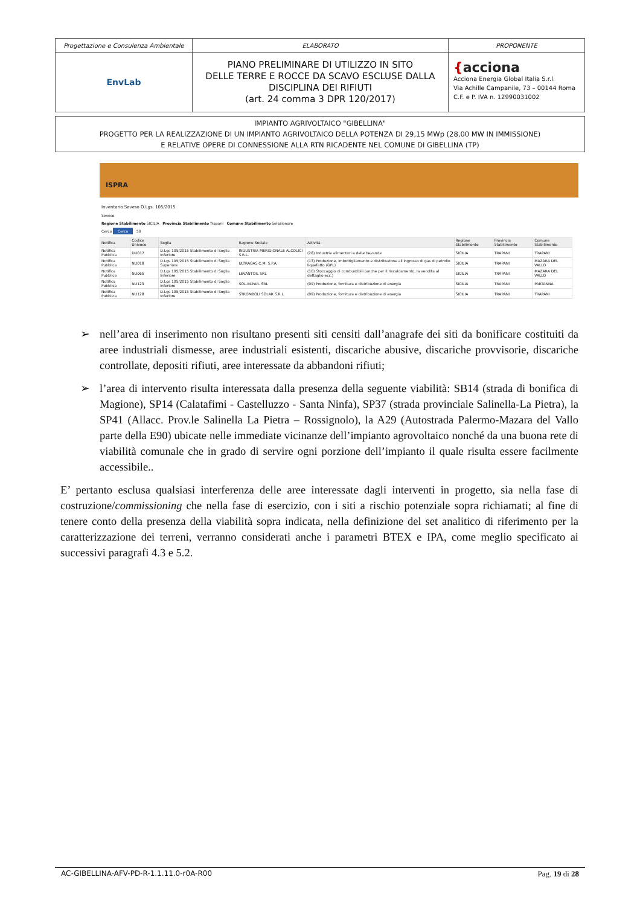| Progettazione e Consulenza Ambientale | ELABORATO | PROPONENTE |
| EnvLab | PIANO PRELIMINARE DI UTILIZZO IN SITO DELLE TERRE E ROCCE DA SCAVO ESCLUSE DALLA DISCIPLINA DEI RIFIUTI (art. 24 comma 3 DPR 120/2017) | { acciona Acciona Energia Global Italia S.r.l. Via Achille Campanile, 73 – 00144 Roma C.F. e P. IVA n. 12990031002 |
IMPIANTO AGRIVOLTAICO "GIBELLINA"
PROGETTO PER LA REALIZZAZIONE DI UN IMPIANTO AGRIVOLTAICO DELLA POTENZA DI 29,15 MWp (28,00 MW IN IMMISSIONE)
E RELATIVE OPERE DI CONNESSIONE ALLA RTN RICADENTE NEL COMUNE DI GIBELLINA (TP)
ISPRA
Inventario Seveso D.Lgs. 105/2015
Seveso
Regione Stabilimento SICILIA Provincia Stabilimento Trapani Comune Stabilimento Selezionare
Cerca Cerca 50
| Notifica | Codice Univoco | Soglia | Ragione Sociale | Attività | Regione Stabilimento | Provincia Stabilimento | Comune Stabilimento |
| --- | --- | --- | --- | --- | --- | --- | --- |
| Notifica Pubblica | DU017 | D.Lgs 105/2015 Stabilimento di Soglia Inferiore | INDUSTRIA MERIDIONALE ALCOLICI S.R.L. | (28) Industrie alimentari e delle bevande | SICILIA | TRAPANI | TRAPANI |
| Notifica Pubblica | NU018 | D.Lgs 105/2015 Stabilimento di Soglia Superiore | ULTRAGAS C.M. S.P.A. | (13) Produzione, imbottigliamento e distribuzione all'ingrosso di gas di petrolio liquefatto (GPL) | SICILIA | TRAPANI | MAZARA DEL VALLO |
| Notifica Pubblica | NU065 | D.Lgs 105/2015 Stabilimento di Soglia Inferiore | LEVANTOIL SRL | (10) Stoccaggio di combustibili (anche per il riscaldamento, la vendita al dettaglio ecc.) | SICILIA | TRAPANI | MAZARA DEL VALLO |
| Notifica Pubblica | NU123 | D.Lgs 105/2015 Stabilimento di Soglia Inferiore | SOL.IN.PAR. SRL | (09) Produzione, fornitura e distribuzione di energia | SICILIA | TRAPANI | PARTANNA |
| Notifica Pubblica | NU128 | D.Lgs 105/2015 Stabilimento di Soglia Inferiore | STROMBOLI SOLAR S.R.L. | (09) Produzione, fornitura e distribuzione di energia | SICILIA | TRAPANI | TRAPANI |
➢ nell’area di inserimento non risultano presenti siti censiti dall’anagrafe dei siti da bonificare costituiti da aree industriali dismesse, aree industriali esistenti, discariche abusive, discariche provvisorie, discariche controllate, depositi rifiuti, aree interessate da abbandoni rifiuti;
➢ l’area di intervento risulta interessata dalla presenza della seguente viabilità: SB14 (strada di bonifica di Magione), SP14 (Calatafimi - Castelluzzo - Santa Ninfa), SP37 (strada provinciale Salinella-La Pietra), la SP41 (Allacc. Prov.le Salinella La Pietra – Rossignolo), la A29 (Autostrada Palermo-Mazara del Vallo parte della E90) ubicate nelle immediate vicinanze dell’impianto agrovoltaico nonché da una buona rete di viabilità comunale che in grado di servire ogni porzione dell’impianto il quale risulta essere facilmente accessibile..
E’ pertanto esclusa qualsiasi interferenza delle aree interessate dagli interventi in progetto, sia nella fase di costruzione/commissioning che nella fase di esercizio, con i siti a rischio potenziale sopra richiamati; al fine di tenere conto della presenza della viabilità sopra indicata, nella definizione del set analitico di riferimento per la caratterizzazione dei terreni, verranno considerati anche i parametri BTEX e IPA, come meglio specificato ai successivi paragrafi 4.3 e 5.2.
AC-GIBELLINA-AFV-PD-R-1.1.11.0-r0A-R00 Pag. 19 di 28